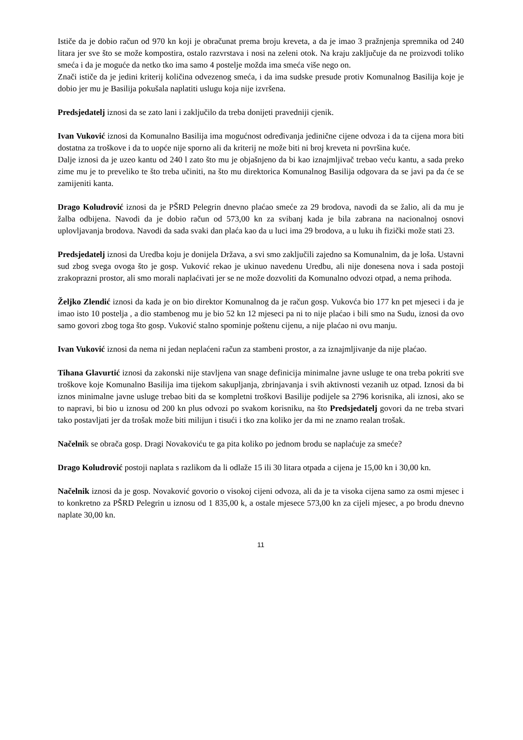Ističe da je dobio račun od 970 kn koji je obračunat prema broju kreveta, a da je imao 3 pražnjenja spremnika od 240 litara jer sve što se može kompostira, ostalo razvrstava i nosi na zeleni otok. Na kraju zaključuje da ne proizvodi toliko smeća i da je moguće da netko tko ima samo 4 postelje možda ima smeća više nego on.
Znači ističe da je jedini kriterij količina odvezenog smeća, i da ima sudske presude protiv Komunalnog Basilija koje je dobio jer mu je Basilija pokušala naplatiti uslugu koja nije izvršena.
Predsjedatelj iznosi da se zato lani i zaključilo da treba donijeti pravedniji cjenik.
Ivan Vuković iznosi da Komunalno Basilija ima mogućnost određivanja jedinične cijene odvoza i da ta cijena mora biti dostatna za troškove i da to uopće nije sporno ali da kriterij ne može biti ni broj kreveta ni površina kuće.
Dalje iznosi da je uzeo kantu od 240 l zato što mu je objašnjeno da bi kao iznajmljivač trebao veću kantu, a sada preko zime mu je to preveliko te što treba učiniti, na što mu direktorica Komunalnog Basilija odgovara da se javi pa da će se zamijeniti kanta.
Drago Koludrović iznosi da je PŠRD Pelegrin dnevno plaćao smeće za 29 brodova, navodi da se žalio, ali da mu je žalba odbijena. Navodi da je dobio račun od 573,00 kn za svibanj kada je bila zabrana na nacionalnoj osnovi uplovljavanja brodova. Navodi da sada svaki dan plaća kao da u luci ima 29 brodova, a u luku ih fizički može stati 23.
Predsjedatelj iznosi da Uredba koju je donijela Država, a svi smo zaključili zajedno sa Komunalnim, da je loša. Ustavni sud zbog svega ovoga što je gosp. Vuković rekao je ukinuo navedenu Uredbu, ali nije donesena nova i sada postoji zrakoprazni prostor, ali smo morali naplaćivati jer se ne može dozvoliti da Komunalno odvozi otpad, a nema prihoda.
Željko Zlendić iznosi da kada je on bio direktor Komunalnog da je račun gosp. Vukovća bio 177 kn pet mjeseci i da je imao isto 10 postelja , a dio stambenog mu je bio 52 kn 12 mjeseci pa ni to nije plaćao i bili smo na Sudu, iznosi da ovo samo govori zbog toga što gosp. Vuković stalno spominje poštenu cijenu, a nije plaćao ni ovu manju.
Ivan Vuković iznosi da nema ni jedan neplaćeni račun za stambeni prostor, a za iznajmljivanje da nije plaćao.
Tihana Glavurtić iznosi da zakonski nije stavljena van snage definicija minimalne javne usluge te ona treba pokriti sve troškove koje Komunalno Basilija ima tijekom sakupljanja, zbrinjavanja i svih aktivnosti vezanih uz otpad. Iznosi da bi iznos minimalne javne usluge trebao biti da se kompletni troškovi Basilije podijele sa 2796 korisnika, ali iznosi, ako se to napravi, bi bio u iznosu od 200 kn plus odvozi po svakom korisniku, na što Predsjedatelj govori da ne treba stvari tako postavljati jer da trošak može biti milijun i tisući i tko zna koliko jer da mi ne znamo realan trošak.
Načelnik se obrača gosp. Dragi Novakoviću te ga pita koliko po jednom brodu se naplaćuje za smeće?
Drago Koludrović postoji naplata s razlikom da li odlaže 15 ili 30 litara otpada a cijena je 15,00 kn i 30,00 kn.
Načelnik iznosi da je gosp. Novaković govorio o visokoj cijeni odvoza, ali da je ta visoka cijena samo za osmi mjesec i to konkretno za PŠRD Pelegrin u iznosu od 1 835,00 k, a ostale mjesece 573,00 kn za cijeli mjesec, a po brodu dnevno naplate 30,00 kn.
11